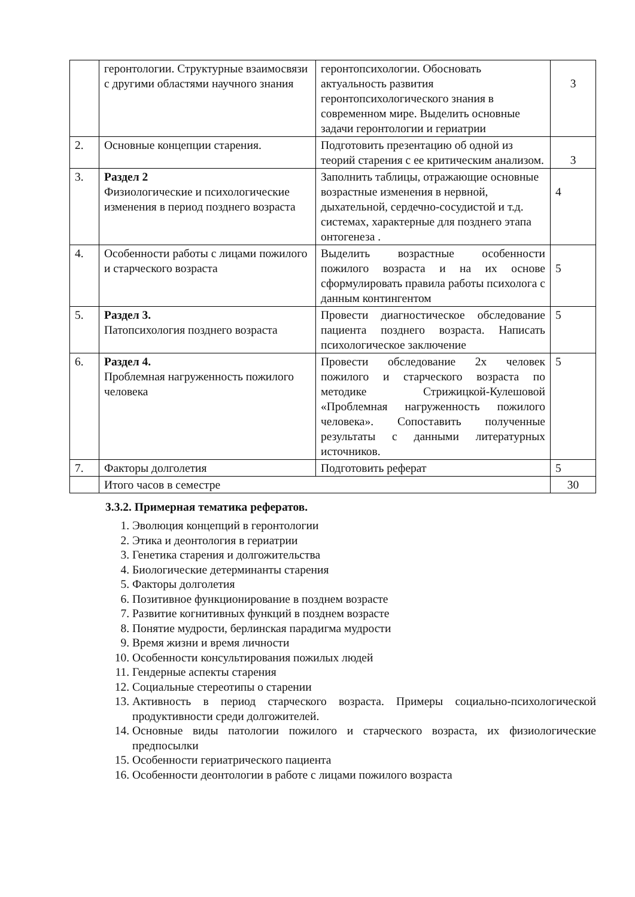| | геронтологии. Структурные взаимосвязи с другими областями научного знания | геронтопсихологии. Обосновать актуальность развития геронтопсихологического знания в современном мире. Выделить основные задачи геронтологии и гериатрии | 3 |
| 2. | Основные концепции старения. | Подготовить презентацию об одной из теорий старения с ее критическим анализом. | 3 |
| 3. | Раздел 2 Физиологические и психологические изменения в период позднего возраста | Заполнить таблицы, отражающие основные возрастные изменения в нервной, дыхательной, сердечно-сосудистой и т.д. системах, характерные для позднего этапа онтогенеза . | 4 |
| 4. | Особенности работы с лицами пожилого и старческого возраста | Выделить возрастные особенности пожилого возраста и на их основе сформулировать правила работы психолога с данным контингентом | 5 |
| 5. | Раздел 3. Патопсихология позднего возраста | Провести диагностическое обследование пациента позднего возраста. Написать психологическое заключение | 5 |
| 6. | Раздел 4. Проблемная нагруженность пожилого человека | Провести обследование 2х человек пожилого и старческого возраста по методике Стрижицкой-Кулешовой «Проблемная нагруженность пожилого человека». Сопоставить полученные результаты с данными литературных источников. | 5 |
| 7. | Факторы долголетия | Подготовить реферат | 5 |
| | Итого часов в семестре | | 30 |
3.3.2. Примерная тематика рефератов.
1. Эволюция концепций в геронтологии
2. Этика и деонтология в гериатрии
3. Генетика старения и долгожительства
4. Биологические детерминанты старения
5. Факторы долголетия
6. Позитивное функционирование в позднем возрасте
7. Развитие когнитивных функций в позднем возрасте
8. Понятие мудрости, берлинская парадигма мудрости
9. Время жизни и время личности
10. Особенности консультирования пожилых людей
11. Гендерные аспекты старения
12. Социальные стереотипы о старении
13. Активность в период старческого возраста. Примеры социально-психологической продуктивности среди долгожителей.
14. Основные виды патологии пожилого и старческого возраста, их физиологические предпосылки
15. Особенности гериатрического пациента
16. Особенности деонтологии в работе с лицами пожилого возраста